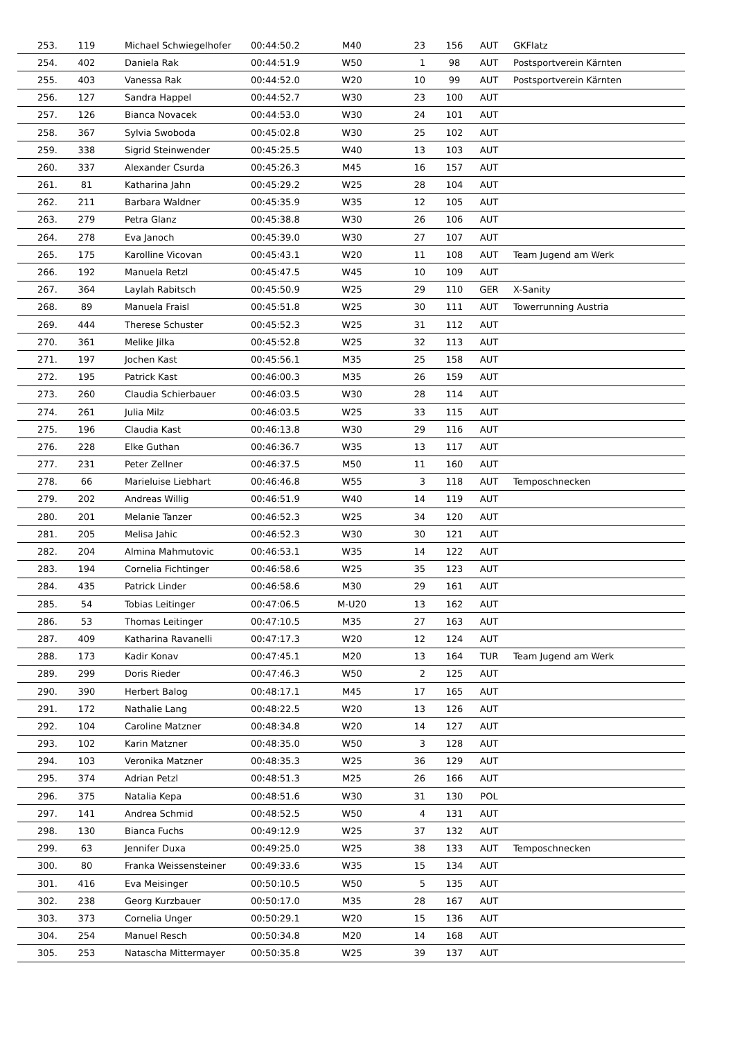| 253. | 119 | Michael Schwiegelhofer | 00:44:50.2 | M40 | 23 | 156 | AUT | GKFlatz |
| 254. | 402 | Daniela Rak | 00:44:51.9 | W50 | 1 | 98 | AUT | Postsportverein Kärnten |
| 255. | 403 | Vanessa Rak | 00:44:52.0 | W20 | 10 | 99 | AUT | Postsportverein Kärnten |
| 256. | 127 | Sandra Happel | 00:44:52.7 | W30 | 23 | 100 | AUT | |
| 257. | 126 | Bianca Novacek | 00:44:53.0 | W30 | 24 | 101 | AUT | |
| 258. | 367 | Sylvia Swoboda | 00:45:02.8 | W30 | 25 | 102 | AUT | |
| 259. | 338 | Sigrid Steinwender | 00:45:25.5 | W40 | 13 | 103 | AUT | |
| 260. | 337 | Alexander Csurda | 00:45:26.3 | M45 | 16 | 157 | AUT | |
| 261. | 81 | Katharina Jahn | 00:45:29.2 | W25 | 28 | 104 | AUT | |
| 262. | 211 | Barbara Waldner | 00:45:35.9 | W35 | 12 | 105 | AUT | |
| 263. | 279 | Petra Glanz | 00:45:38.8 | W30 | 26 | 106 | AUT | |
| 264. | 278 | Eva Janoch | 00:45:39.0 | W30 | 27 | 107 | AUT | |
| 265. | 175 | Karolline Vicovan | 00:45:43.1 | W20 | 11 | 108 | AUT | Team Jugend am Werk |
| 266. | 192 | Manuela Retzl | 00:45:47.5 | W45 | 10 | 109 | AUT | |
| 267. | 364 | Laylah Rabitsch | 00:45:50.9 | W25 | 29 | 110 | GER | X-Sanity |
| 268. | 89 | Manuela Fraisl | 00:45:51.8 | W25 | 30 | 111 | AUT | Towerrunning Austria |
| 269. | 444 | Therese Schuster | 00:45:52.3 | W25 | 31 | 112 | AUT | |
| 270. | 361 | Melike Jilka | 00:45:52.8 | W25 | 32 | 113 | AUT | |
| 271. | 197 | Jochen Kast | 00:45:56.1 | M35 | 25 | 158 | AUT | |
| 272. | 195 | Patrick Kast | 00:46:00.3 | M35 | 26 | 159 | AUT | |
| 273. | 260 | Claudia Schierbauer | 00:46:03.5 | W30 | 28 | 114 | AUT | |
| 274. | 261 | Julia Milz | 00:46:03.5 | W25 | 33 | 115 | AUT | |
| 275. | 196 | Claudia Kast | 00:46:13.8 | W30 | 29 | 116 | AUT | |
| 276. | 228 | Elke Guthan | 00:46:36.7 | W35 | 13 | 117 | AUT | |
| 277. | 231 | Peter Zellner | 00:46:37.5 | M50 | 11 | 160 | AUT | |
| 278. | 66 | Marieluise Liebhart | 00:46:46.8 | W55 | 3 | 118 | AUT | Temposchnecken |
| 279. | 202 | Andreas Willig | 00:46:51.9 | W40 | 14 | 119 | AUT | |
| 280. | 201 | Melanie Tanzer | 00:46:52.3 | W25 | 34 | 120 | AUT | |
| 281. | 205 | Melisa Jahic | 00:46:52.3 | W30 | 30 | 121 | AUT | |
| 282. | 204 | Almina Mahmutovic | 00:46:53.1 | W35 | 14 | 122 | AUT | |
| 283. | 194 | Cornelia Fichtinger | 00:46:58.6 | W25 | 35 | 123 | AUT | |
| 284. | 435 | Patrick Linder | 00:46:58.6 | M30 | 29 | 161 | AUT | |
| 285. | 54 | Tobias Leitinger | 00:47:06.5 | M-U20 | 13 | 162 | AUT | |
| 286. | 53 | Thomas Leitinger | 00:47:10.5 | M35 | 27 | 163 | AUT | |
| 287. | 409 | Katharina Ravanelli | 00:47:17.3 | W20 | 12 | 124 | AUT | |
| 288. | 173 | Kadir Konav | 00:47:45.1 | M20 | 13 | 164 | TUR | Team Jugend am Werk |
| 289. | 299 | Doris Rieder | 00:47:46.3 | W50 | 2 | 125 | AUT | |
| 290. | 390 | Herbert Balog | 00:48:17.1 | M45 | 17 | 165 | AUT | |
| 291. | 172 | Nathalie Lang | 00:48:22.5 | W20 | 13 | 126 | AUT | |
| 292. | 104 | Caroline Matzner | 00:48:34.8 | W20 | 14 | 127 | AUT | |
| 293. | 102 | Karin Matzner | 00:48:35.0 | W50 | 3 | 128 | AUT | |
| 294. | 103 | Veronika Matzner | 00:48:35.3 | W25 | 36 | 129 | AUT | |
| 295. | 374 | Adrian Petzl | 00:48:51.3 | M25 | 26 | 166 | AUT | |
| 296. | 375 | Natalia Kepa | 00:48:51.6 | W30 | 31 | 130 | POL | |
| 297. | 141 | Andrea Schmid | 00:48:52.5 | W50 | 4 | 131 | AUT | |
| 298. | 130 | Bianca Fuchs | 00:49:12.9 | W25 | 37 | 132 | AUT | |
| 299. | 63 | Jennifer Duxa | 00:49:25.0 | W25 | 38 | 133 | AUT | Temposchnecken |
| 300. | 80 | Franka Weissensteiner | 00:49:33.6 | W35 | 15 | 134 | AUT | |
| 301. | 416 | Eva Meisinger | 00:50:10.5 | W50 | 5 | 135 | AUT | |
| 302. | 238 | Georg Kurzbauer | 00:50:17.0 | M35 | 28 | 167 | AUT | |
| 303. | 373 | Cornelia Unger | 00:50:29.1 | W20 | 15 | 136 | AUT | |
| 304. | 254 | Manuel Resch | 00:50:34.8 | M20 | 14 | 168 | AUT | |
| 305. | 253 | Natascha Mittermayer | 00:50:35.8 | W25 | 39 | 137 | AUT | |